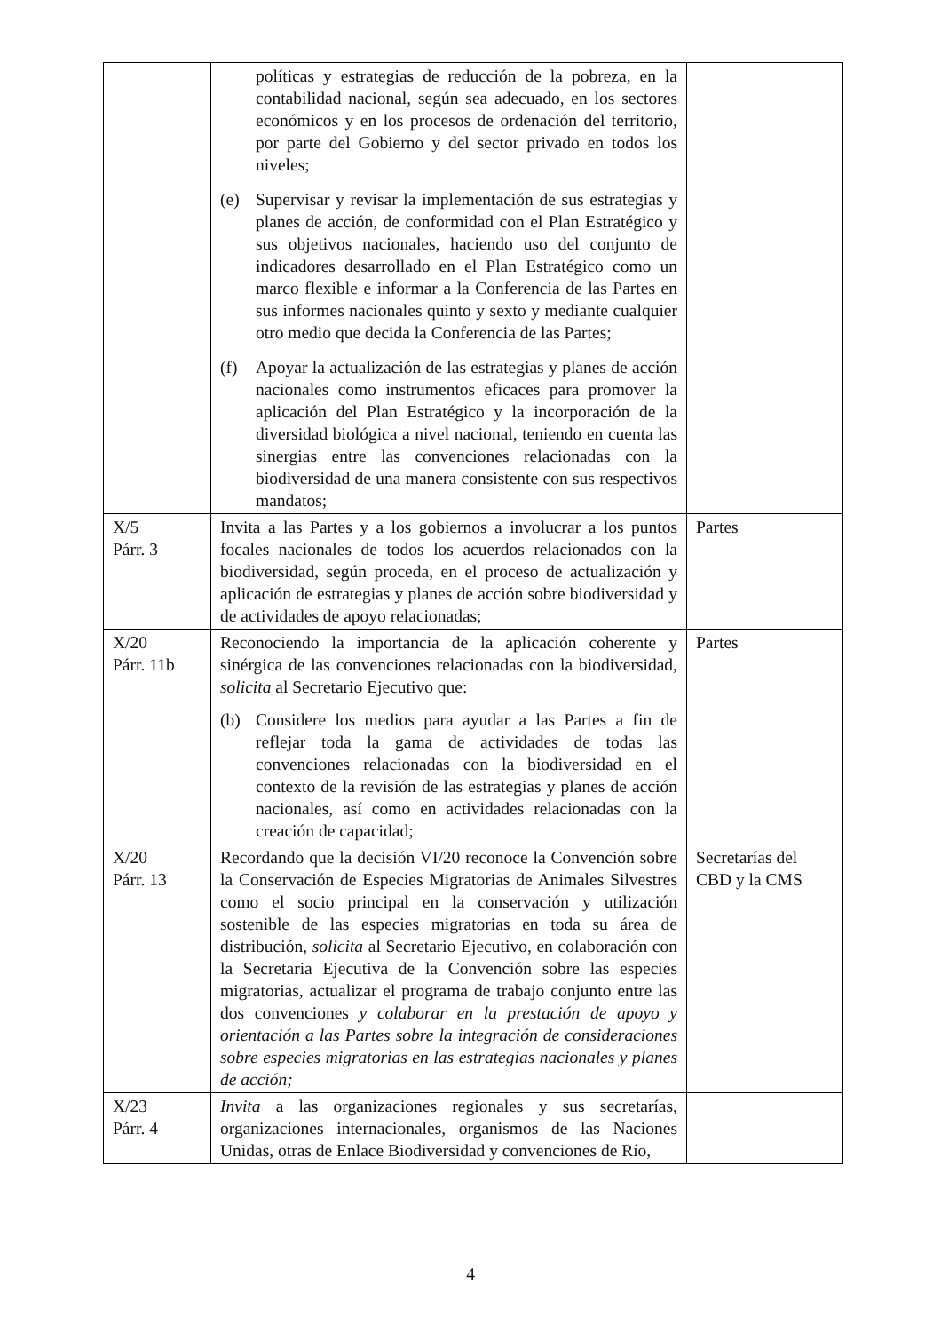| | políticas y estrategias de reducción de la pobreza, en la contabilidad nacional, según sea adecuado, en los sectores económicos y en los procesos de ordenación del territorio, por parte del Gobierno y del sector privado en todos los niveles; (e) Supervisar y revisar la implementación de sus estrategias y planes de acción, de conformidad con el Plan Estratégico y sus objetivos nacionales, haciendo uso del conjunto de indicadores desarrollado en el Plan Estratégico como un marco flexible e informar a la Conferencia de las Partes en sus informes nacionales quinto y sexto y mediante cualquier otro medio que decida la Conferencia de las Partes; (f) Apoyar la actualización de las estrategias y planes de acción nacionales como instrumentos eficaces para promover la aplicación del Plan Estratégico y la incorporación de la diversidad biológica a nivel nacional, teniendo en cuenta las sinergias entre las convenciones relacionadas con la biodiversidad de una manera consistente con sus respectivos mandatos; | |
| X/5 Párr. 3 | Invita a las Partes y a los gobiernos a involucrar a los puntos focales nacionales de todos los acuerdos relacionados con la biodiversidad, según proceda, en el proceso de actualización y aplicación de estrategias y planes de acción sobre biodiversidad y de actividades de apoyo relacionadas; | Partes |
| X/20 Párr. 11b | Reconociendo la importancia de la aplicación coherente y sinérgica de las convenciones relacionadas con la biodiversidad, solicita al Secretario Ejecutivo que: (b) Considere los medios para ayudar a las Partes a fin de reflejar toda la gama de actividades de todas las convenciones relacionadas con la biodiversidad en el contexto de la revisión de las estrategias y planes de acción nacionales, así como en actividades relacionadas con la creación de capacidad; | Partes |
| X/20 Párr. 13 | Recordando que la decisión VI/20 reconoce la Convención sobre la Conservación de Especies Migratorias de Animales Silvestres como el socio principal en la conservación y utilización sostenible de las especies migratorias en toda su área de distribución, solicita al Secretario Ejecutivo, en colaboración con la Secretaria Ejecutiva de la Convención sobre las especies migratorias, actualizar el programa de trabajo conjunto entre las dos convenciones y colaborar en la prestación de apoyo y orientación a las Partes sobre la integración de consideraciones sobre especies migratorias en las estrategias nacionales y planes de acción; | Secretarías del CBD y la CMS |
| X/23 Párr. 4 | Invita a las organizaciones regionales y sus secretarías, organizaciones internacionales, organismos de las Naciones Unidas, otras de Enlace Biodiversidad y convenciones de Río, | |
4